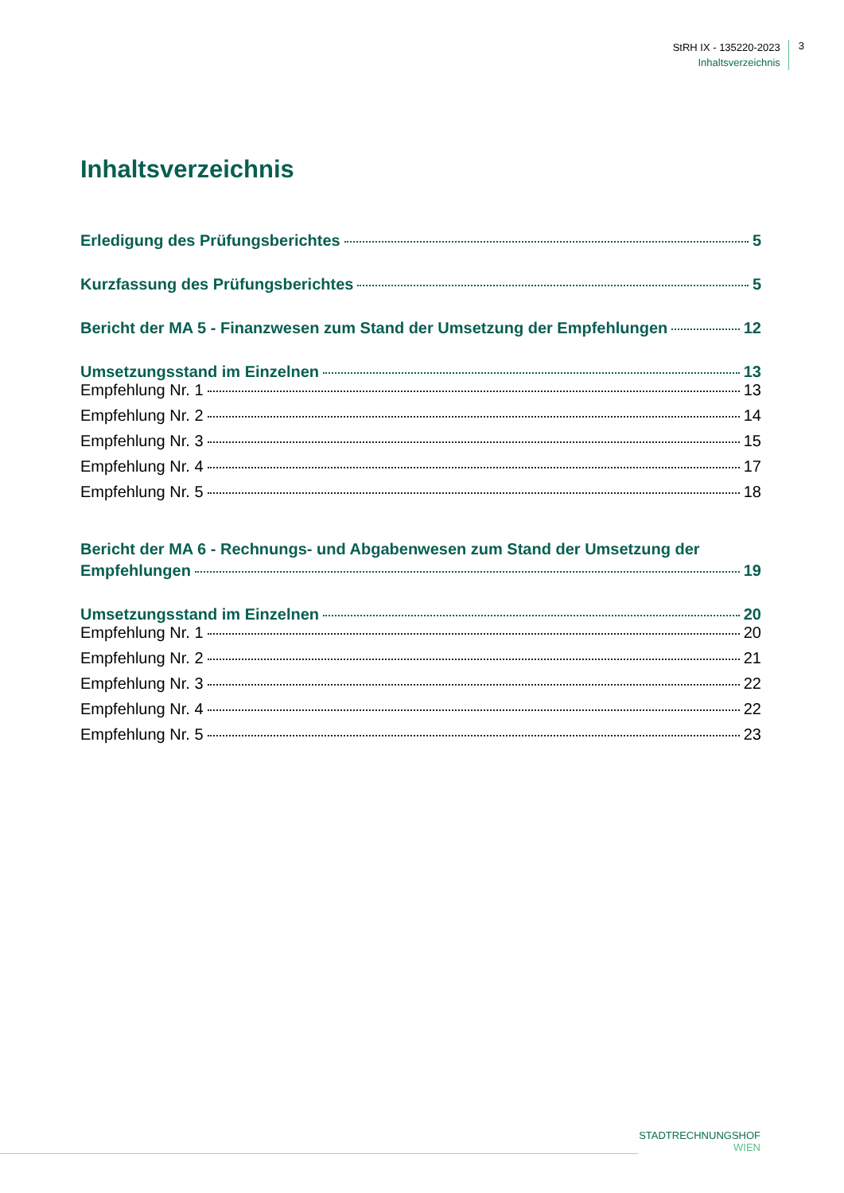StRH IX - 135220-2023
Inhaltsverzeichnis
3
Inhaltsverzeichnis
Erledigung des Prüfungsberichtes 5
Kurzfassung des Prüfungsberichtes 5
Bericht der MA 5 - Finanzwesen zum Stand der Umsetzung der Empfehlungen 12
Umsetzungsstand im Einzelnen 13
Empfehlung Nr. 1 13
Empfehlung Nr. 2 14
Empfehlung Nr. 3 15
Empfehlung Nr. 4 17
Empfehlung Nr. 5 18
Bericht der MA 6 - Rechnungs- und Abgabenwesen zum Stand der Umsetzung der
Empfehlungen 19
Umsetzungsstand im Einzelnen 20
Empfehlung Nr. 1 20
Empfehlung Nr. 2 21
Empfehlung Nr. 3 22
Empfehlung Nr. 4 22
Empfehlung Nr. 5 23
STADTRECHNUNGSHOF
WIEN